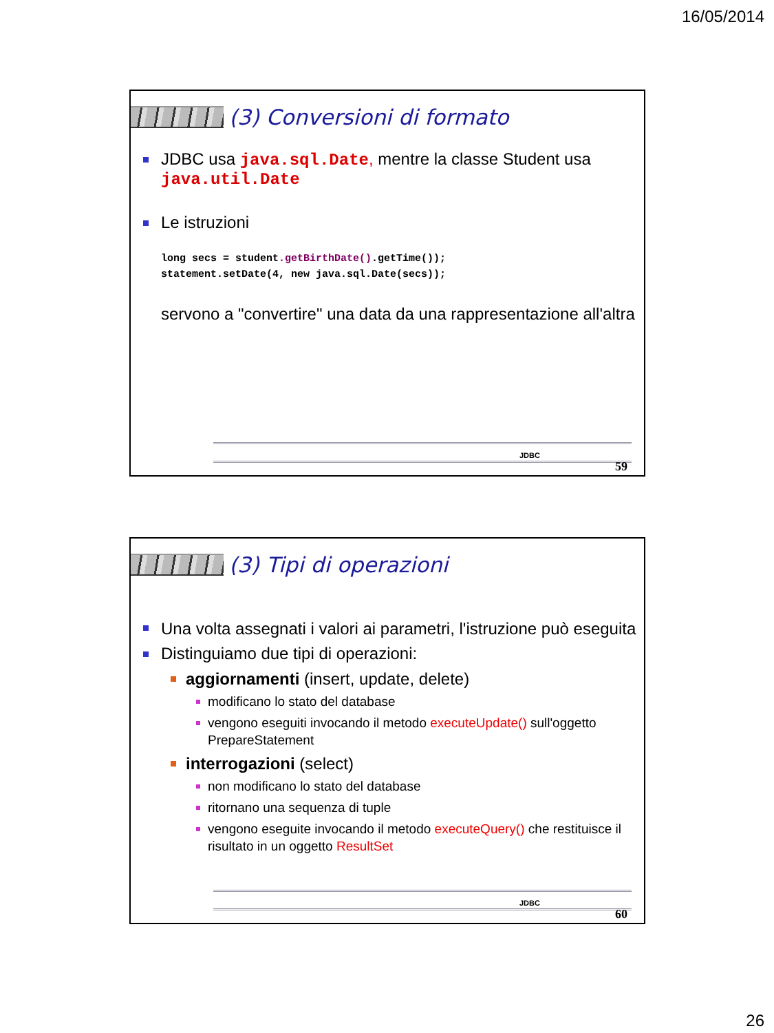16/05/2014
(3) Conversioni di formato
JDBC usa java.sql.Date, mentre la classe Student usa java.util.Date
Le istruzioni
long secs = student.getBirthDate().getTime());
statement.setDate(4, new java.sql.Date(secs));
servono a "convertire" una data da una rappresentazione all'altra
JDBC
59
(3) Tipi di operazioni
Una volta assegnati i valori ai parametri, l'istruzione può eseguita
Distinguiamo due tipi di operazioni:
aggiornamenti (insert, update, delete)
modificano lo stato del database
vengono eseguiti invocando il metodo executeUpdate() sull'oggetto PrepareStatement
interrogazioni (select)
non modificano lo stato del database
ritornano una sequenza di tuple
vengono eseguite invocando il metodo executeQuery() che restituisce il risultato in un oggetto ResultSet
JDBC
60
26